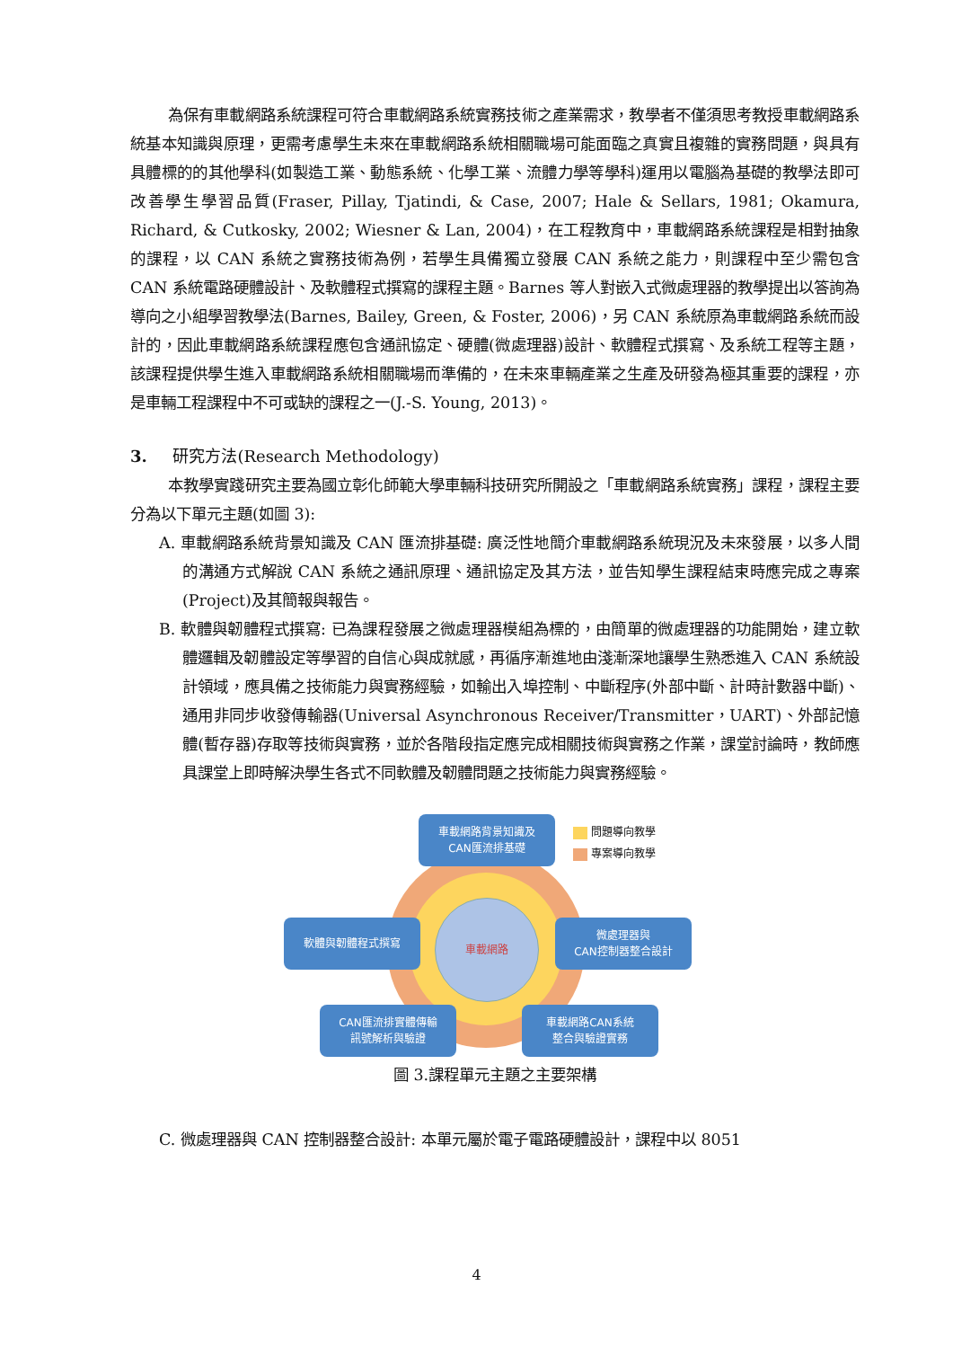為保有車載網路系統課程可符合車載網路系統實務技術之產業需求，教學者不僅須思考教授車載網路系統基本知識與原理，更需考慮學生未來在車載網路系統相關職場可能面臨之真實且複雜的實務問題，與具有具體標的的其他學科(如製造工業、動態系統、化學工業、流體力學等學科)運用以電腦為基礎的教學法即可改善學生學習品質(Fraser, Pillay, Tjatindi, & Case, 2007; Hale & Sellars, 1981; Okamura, Richard, & Cutkosky, 2002; Wiesner & Lan, 2004)，在工程教育中，車載網路系統課程是相對抽象的課程，以 CAN 系統之實務技術為例，若學生具備獨立發展 CAN 系統之能力，則課程中至少需包含 CAN 系統電路硬體設計、及軟體程式撰寫的課程主題。Barnes 等人對嵌入式微處理器的教學提出以答詢為導向之小組學習教學法(Barnes, Bailey, Green, & Foster, 2006)，另 CAN 系統原為車載網路系統而設計的，因此車載網路系統課程應包含通訊協定、硬體(微處理器)設計、軟體程式撰寫、及系統工程等主題，該課程提供學生進入車載網路系統相關職場而準備的，在未來車輛產業之生產及研發為極其重要的課程，亦是車輛工程課程中不可或缺的課程之一(J.-S. Young, 2013)。
3. 研究方法(Research Methodology)
本教學實踐研究主要為國立彰化師範大學車輛科技研究所開設之「車載網路系統實務」課程，課程主要分為以下單元主題(如圖 3):
A. 車載網路系統背景知識及 CAN 匯流排基礎: 廣泛性地簡介車載網路系統現況及未來發展，以多人間的溝通方式解說 CAN 系統之通訊原理、通訊協定及其方法，並告知學生課程結束時應完成之專案(Project)及其簡報與報告。
B. 軟體與韌體程式撰寫: 已為課程發展之微處理器模組為標的，由簡單的微處理器的功能開始，建立軟體邏輯及韌體設定等學習的自信心與成就感，再循序漸進地由淺漸深地讓學生熟悉進入 CAN 系統設計領域，應具備之技術能力與實務經驗，如輸出入埠控制、中斷程序(外部中斷、計時計數器中斷)、通用非同步收發傳輸器(Universal Asynchronous Receiver/Transmitter，UART)、外部記憶體(暫存器)存取等技術與實務，並於各階段指定應完成相關技術與實務之作業，課堂討論時，教師應具課堂上即時解決學生各式不同軟體及韌體問題之技術能力與實務經驗。
車載網路
車載網路背景知識及
CAN匯流排基礎
問題導向教學
專案導向教學
軟體與韌體程式撰寫
微處理器與
CAN控制器整合設計
CAN匯流排實體傳輸
訊號解析與驗證
車載網路CAN系統
整合與驗證實務
圖 3.課程單元主題之主要架構
C. 微處理器與 CAN 控制器整合設計: 本單元屬於電子電路硬體設計，課程中以 8051
4